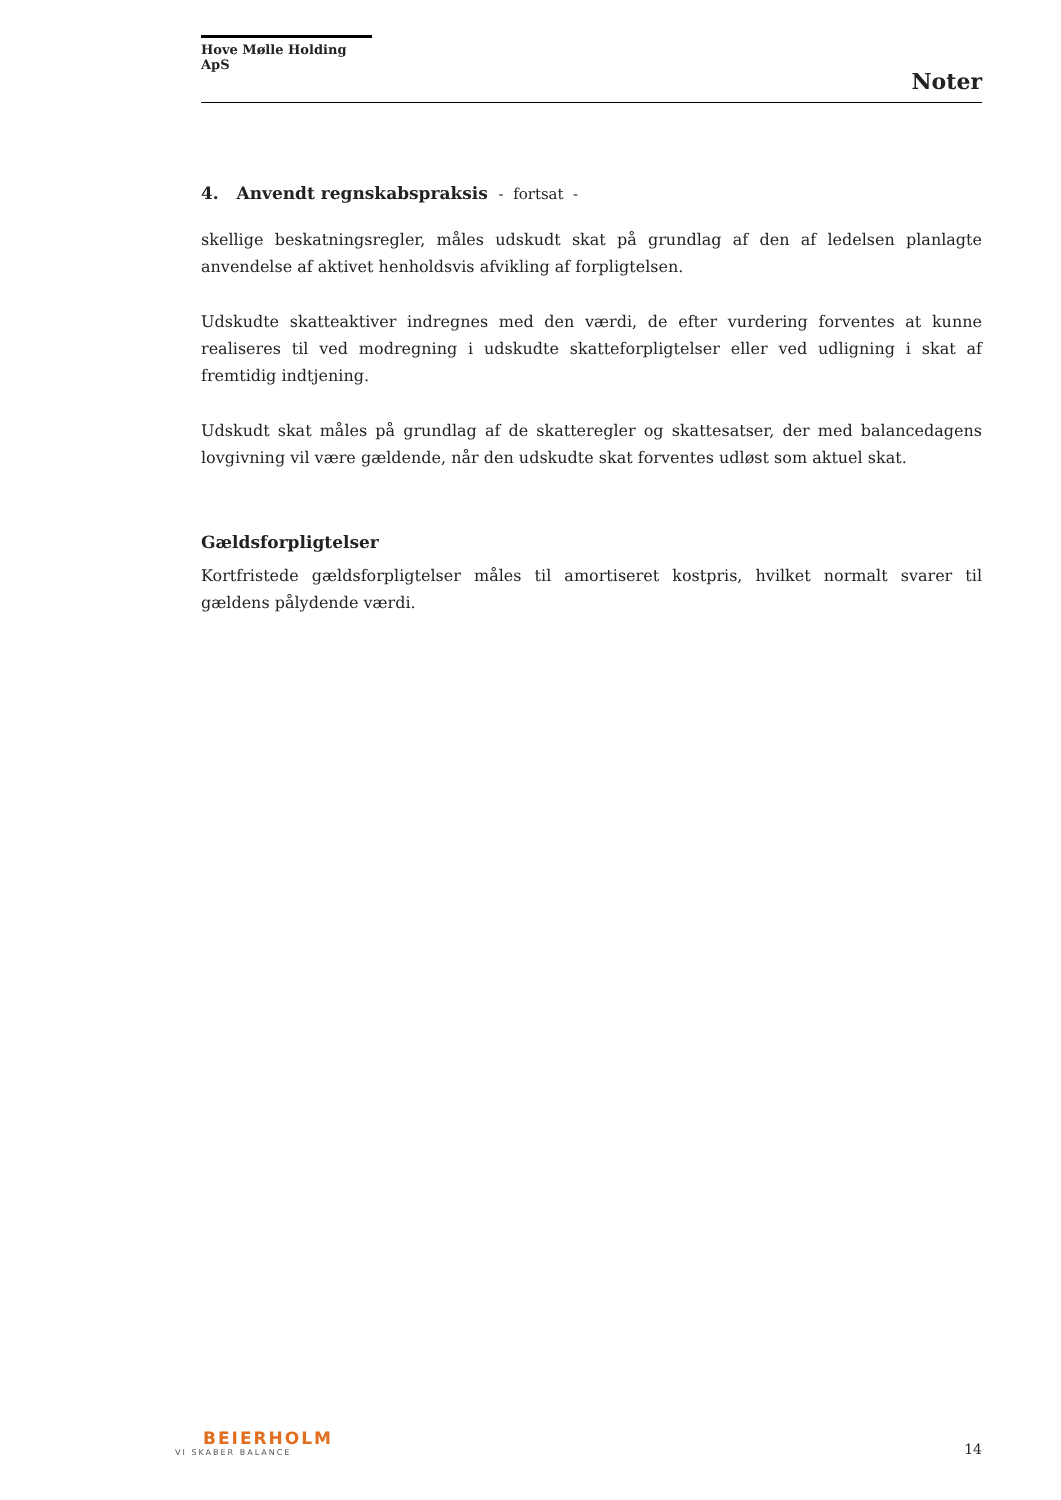Hove Mølle Holding ApS
Noter
4. Anvendt regnskabspraksis - fortsat -
skellige beskatningsregler, måles udskudt skat på grundlag af den af ledelsen planlagte anvendelse af aktivet henholdsvis afvikling af forpligtelsen.
Udskudte skatteaktiver indregnes med den værdi, de efter vurdering forventes at kunne realiseres til ved modregning i udskudte skatteforpligtelser eller ved udligning i skat af fremtidig indtjening.
Udskudt skat måles på grundlag af de skatteregler og skattesatser, der med balancedagens lovgivning vil være gældende, når den udskudte skat forventes udløst som aktuel skat.
Gældsforpligtelser
Kortfristede gældsforpligtelser måles til amortiseret kostpris, hvilket normalt svarer til gældens pålydende værdi.
BEIERHOLM
VI SKABER BALANCE
14